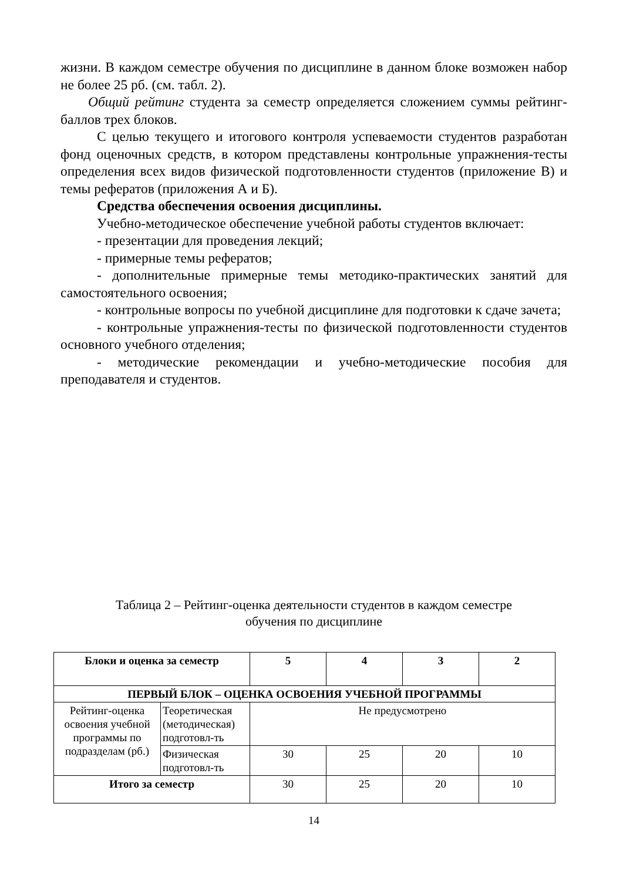жизни. В каждом семестре обучения по дисциплине в данном блоке возможен набор не более 25 рб. (см. табл. 2).
Общий рейтинг студента за семестр определяется сложением суммы рейтинг-баллов трех блоков.
С целью текущего и итогового контроля успеваемости студентов разработан фонд оценочных средств, в котором представлены контрольные упражнения-тесты определения всех видов физической подготовленности студентов (приложение В) и темы рефератов (приложения А и Б).
Средства обеспечения освоения дисциплины.
Учебно-методическое обеспечение учебной работы студентов включает:
- презентации для проведения лекций;
- примерные темы рефератов;
- дополнительные примерные темы методико-практических занятий для самостоятельного освоения;
- контрольные вопросы по учебной дисциплине для подготовки к сдаче зачета;
- контрольные упражнения-тесты по физической подготовленности студентов основного учебного отделения;
- методические рекомендации и учебно-методические пособия для преподавателя и студентов.
Таблица 2 – Рейтинг-оценка деятельности студентов в каждом семестре
обучения по дисциплине
| Блоки и оценка за семестр | | 5 | 4 | 3 | 2 |
| --- | --- | --- | --- | --- | --- |
| ПЕРВЫЙ БЛОК – ОЦЕНКА ОСВОЕНИЯ УЧЕБНОЙ ПРОГРАММЫ | | | | | |
| Рейтинг-оценка освоения учебной программы по подразделам (рб.) | Теоретическая (методическая) подготовл-ть | Не предусмотрено | | | |
| | Физическая подготовл-ть | 30 | 25 | 20 | 10 |
| Итого за семестр | | 30 | 25 | 20 | 10 |
14